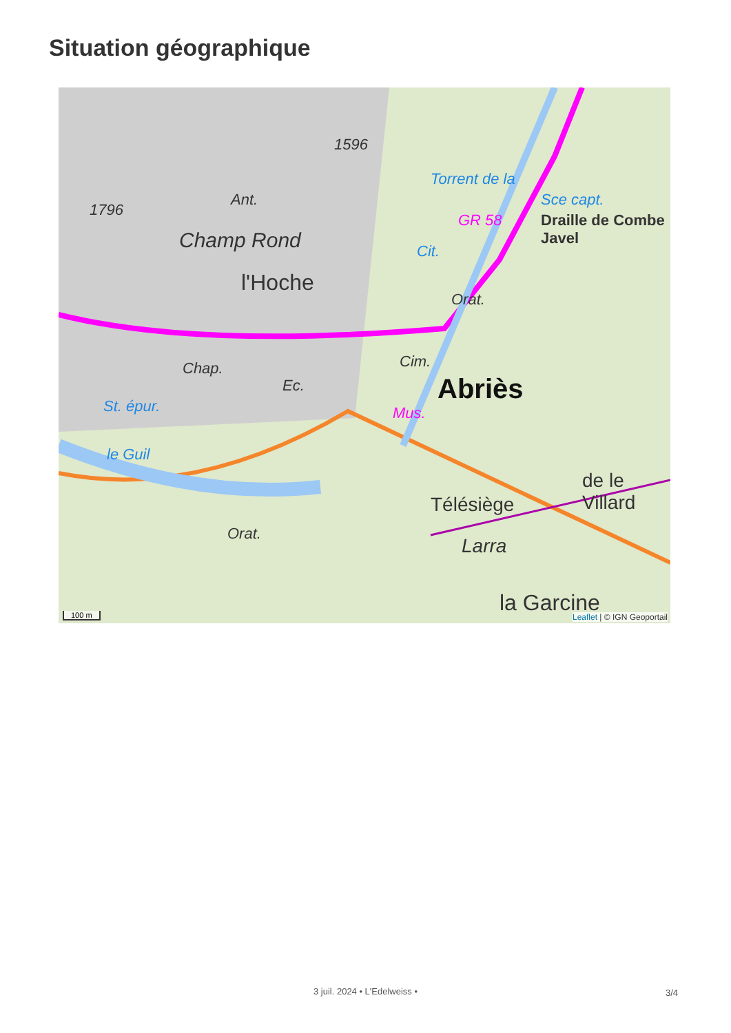Situation géographique
1596
1796
Ant.
Champ Rond
l'Hoche
Chap.
St. épur.
le Guil
Orat.
Torrent de la
Sce capt.
GR 58 Draille de Combe Javel
Cit.
Orat.
Cim.
Abriès
Mus.
Ec.
Télésiège
de le Villard
Larra
la Garcine
100 m Leaflet | © IGN Geoportail
3 juil. 2024 • L'Edelweiss • 3/4